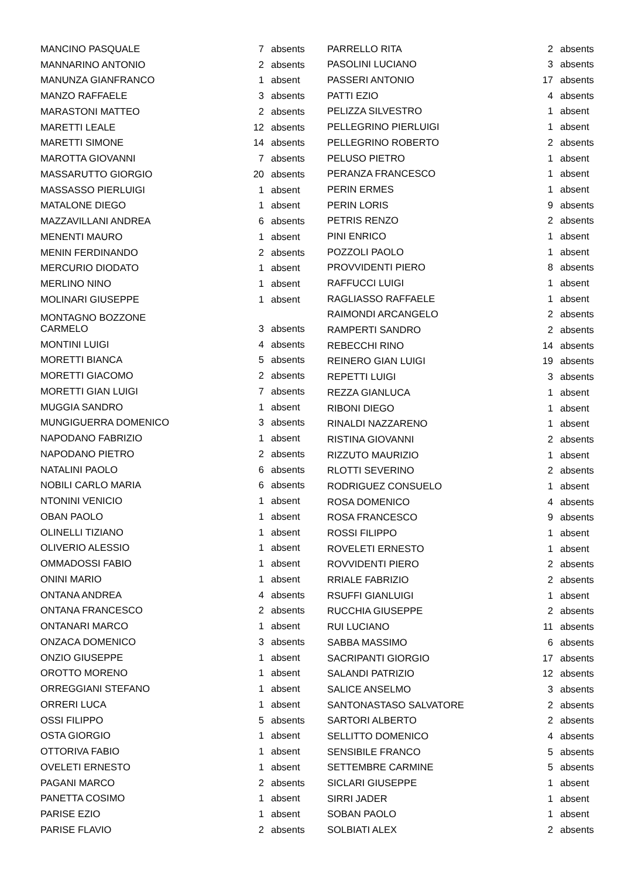| MANCINO PASQUALE | 7 | absents |
| MANNARINO ANTONIO | 2 | absents |
| MANUNZA GIANFRANCO | 1 | absent |
| MANZO RAFFAELE | 3 | absents |
| MARASTONI MATTEO | 2 | absents |
| MARETTI LEALE | 12 | absents |
| MARETTI SIMONE | 14 | absents |
| MAROTTA GIOVANNI | 7 | absents |
| MASSARUTTO GIORGIO | 20 | absents |
| MASSASSO PIERLUIGI | 1 | absent |
| MATALONE DIEGO | 1 | absent |
| MAZZAVILLANI ANDREA | 6 | absents |
| MENENTI MAURO | 1 | absent |
| MENIN FERDINANDO | 2 | absents |
| MERCURIO DIODATO | 1 | absent |
| MERLINO NINO | 1 | absent |
| MOLINARI GIUSEPPE | 1 | absent |
| MONTAGNO BOZZONE CARMELO | 3 | absents |
| MONTINI LUIGI | 4 | absents |
| MORETTI BIANCA | 5 | absents |
| MORETTI GIACOMO | 2 | absents |
| MORETTI GIAN LUIGI | 7 | absents |
| MUGGIA SANDRO | 1 | absent |
| MUNGIGUERRA DOMENICO | 3 | absents |
| NAPODANO FABRIZIO | 1 | absent |
| NAPODANO PIETRO | 2 | absents |
| NATALINI PAOLO | 6 | absents |
| NOBILI CARLO MARIA | 6 | absents |
| NTONINI VENICIO | 1 | absent |
| OBAN PAOLO | 1 | absent |
| OLINELLI TIZIANO | 1 | absent |
| OLIVERIO ALESSIO | 1 | absent |
| OMMADOSSI FABIO | 1 | absent |
| ONINI MARIO | 1 | absent |
| ONTANA ANDREA | 4 | absents |
| ONTANA FRANCESCO | 2 | absents |
| ONTANARI MARCO | 1 | absent |
| ONZACA DOMENICO | 3 | absents |
| ONZIO GIUSEPPE | 1 | absent |
| OROTTO MORENO | 1 | absent |
| ORREGGIANI STEFANO | 1 | absent |
| ORRERI LUCA | 1 | absent |
| OSSI FILIPPO | 5 | absents |
| OSTA GIORGIO | 1 | absent |
| OTTORIVA FABIO | 1 | absent |
| OVELETI ERNESTO | 1 | absent |
| PAGANI MARCO | 2 | absents |
| PANETTA COSIMO | 1 | absent |
| PARISE EZIO | 1 | absent |
| PARISE FLAVIO | 2 | absents |
| PARRELLO RITA | 2 | absents |
| PASOLINI LUCIANO | 3 | absents |
| PASSERI ANTONIO | 17 | absents |
| PATTI EZIO | 4 | absents |
| PELIZZA SILVESTRO | 1 | absent |
| PELLEGRINO PIERLUIGI | 1 | absent |
| PELLEGRINO ROBERTO | 2 | absents |
| PELUSO PIETRO | 1 | absent |
| PERANZA FRANCESCO | 1 | absent |
| PERIN ERMES | 1 | absent |
| PERIN LORIS | 9 | absents |
| PETRIS RENZO | 2 | absents |
| PINI ENRICO | 1 | absent |
| POZZOLI PAOLO | 1 | absent |
| PROVVIDENTI PIERO | 8 | absents |
| RAFFUCCI LUIGI | 1 | absent |
| RAGLIASSO RAFFAELE | 1 | absent |
| RAIMONDI ARCANGELO | 2 | absents |
| RAMPERTI SANDRO | 2 | absents |
| REBECCHI RINO | 14 | absents |
| REINERO GIAN LUIGI | 19 | absents |
| REPETTI LUIGI | 3 | absents |
| REZZA GIANLUCA | 1 | absent |
| RIBONI DIEGO | 1 | absent |
| RINALDI NAZZARENO | 1 | absent |
| RISTINA GIOVANNI | 2 | absents |
| RIZZUTO MAURIZIO | 1 | absent |
| RLOTTI SEVERINO | 2 | absents |
| RODRIGUEZ CONSUELO | 1 | absent |
| ROSA DOMENICO | 4 | absents |
| ROSA FRANCESCO | 9 | absents |
| ROSSI FILIPPO | 1 | absent |
| ROVELETI ERNESTO | 1 | absent |
| ROVVIDENTI PIERO | 2 | absents |
| RRIALE FABRIZIO | 2 | absents |
| RSUFFI GIANLUIGI | 1 | absent |
| RUCCHIA GIUSEPPE | 2 | absents |
| RUI LUCIANO | 11 | absents |
| SABBA MASSIMO | 6 | absents |
| SACRIPANTI GIORGIO | 17 | absents |
| SALANDI PATRIZIO | 12 | absents |
| SALICE ANSELMO | 3 | absents |
| SANTONASTASO SALVATORE | 2 | absents |
| SARTORI ALBERTO | 2 | absents |
| SELLITTO DOMENICO | 4 | absents |
| SENSIBILE FRANCO | 5 | absents |
| SETTEMBRE CARMINE | 5 | absents |
| SICLARI GIUSEPPE | 1 | absent |
| SIRRI JADER | 1 | absent |
| SOBAN PAOLO | 1 | absent |
| SOLBIATI ALEX | 2 | absents |